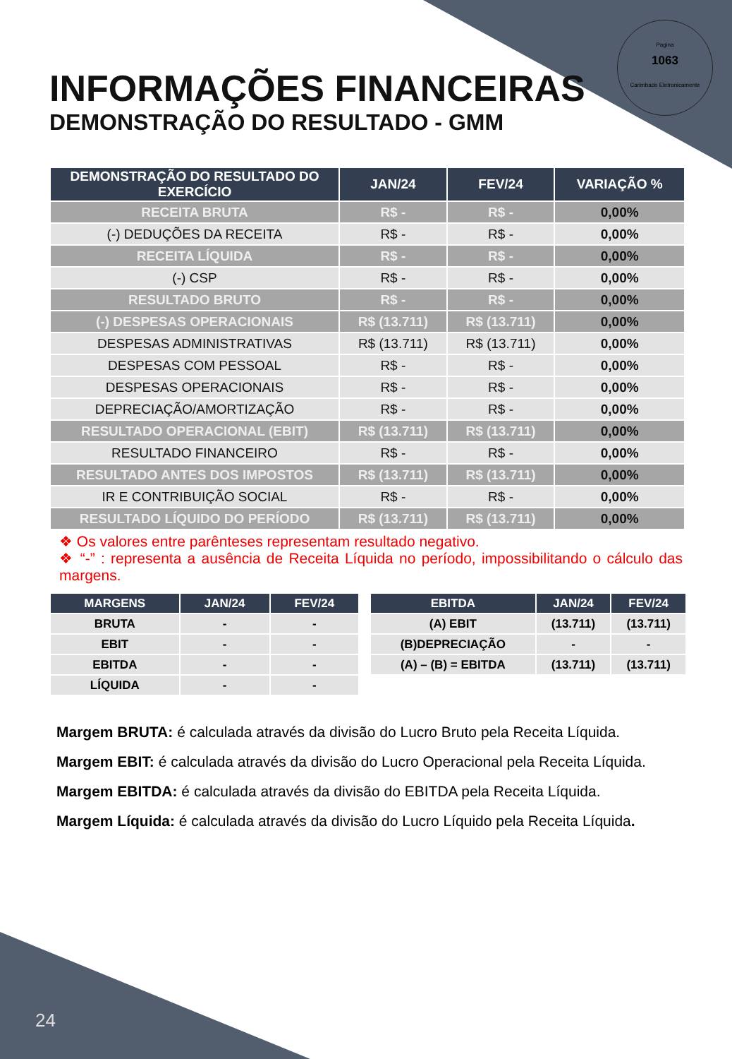Pagina
1063
Carimbado Eletronicamente
INFORMAÇÕES FINANCEIRAS
DEMONSTRAÇÃO DO RESULTADO - GMM
| DEMONSTRAÇÃO DO RESULTADO DO EXERCÍCIO | JAN/24 | FEV/24 | VARIAÇÃO % |
| --- | --- | --- | --- |
| RECEITA BRUTA | R$ - | R$ - | 0,00% |
| (-) DEDUÇÕES DA RECEITA | R$ - | R$ - | 0,00% |
| RECEITA LÍQUIDA | R$ - | R$ - | 0,00% |
| (-) CSP | R$ - | R$ - | 0,00% |
| RESULTADO BRUTO | R$ - | R$ - | 0,00% |
| (-) DESPESAS OPERACIONAIS | R$ (13.711) | R$ (13.711) | 0,00% |
| DESPESAS ADMINISTRATIVAS | R$ (13.711) | R$ (13.711) | 0,00% |
| DESPESAS COM PESSOAL | R$ - | R$ - | 0,00% |
| DESPESAS OPERACIONAIS | R$ - | R$ - | 0,00% |
| DEPRECIAÇÃO/AMORTIZAÇÃO | R$ - | R$ - | 0,00% |
| RESULTADO OPERACIONAL (EBIT) | R$ (13.711) | R$ (13.711) | 0,00% |
| RESULTADO FINANCEIRO | R$ - | R$ - | 0,00% |
| RESULTADO ANTES DOS IMPOSTOS | R$ (13.711) | R$ (13.711) | 0,00% |
| IR E CONTRIBUIÇÃO SOCIAL | R$ - | R$ - | 0,00% |
| RESULTADO LÍQUIDO DO PERÍODO | R$ (13.711) | R$ (13.711) | 0,00% |
❖ Os valores entre parênteses representam resultado negativo.
❖ “-” : representa a ausência de Receita Líquida no período, impossibilitando o cálculo das margens.
| MARGENS | JAN/24 | FEV/24 |
| --- | --- | --- |
| BRUTA | - | - |
| EBIT | - | - |
| EBITDA | - | - |
| LÍQUIDA | - | - |
| EBITDA | JAN/24 | FEV/24 |
| --- | --- | --- |
| (A) EBIT | (13.711) | (13.711) |
| (B)DEPRECIAÇÃO | - | - |
| (A) – (B) = EBITDA | (13.711) | (13.711) |
Margem BRUTA: é calculada através da divisão do Lucro Bruto pela Receita Líquida.
Margem EBIT: é calculada através da divisão do Lucro Operacional pela Receita Líquida.
Margem EBITDA: é calculada através da divisão do EBITDA pela Receita Líquida.
Margem Líquida: é calculada através da divisão do Lucro Líquido pela Receita Líquida.
24